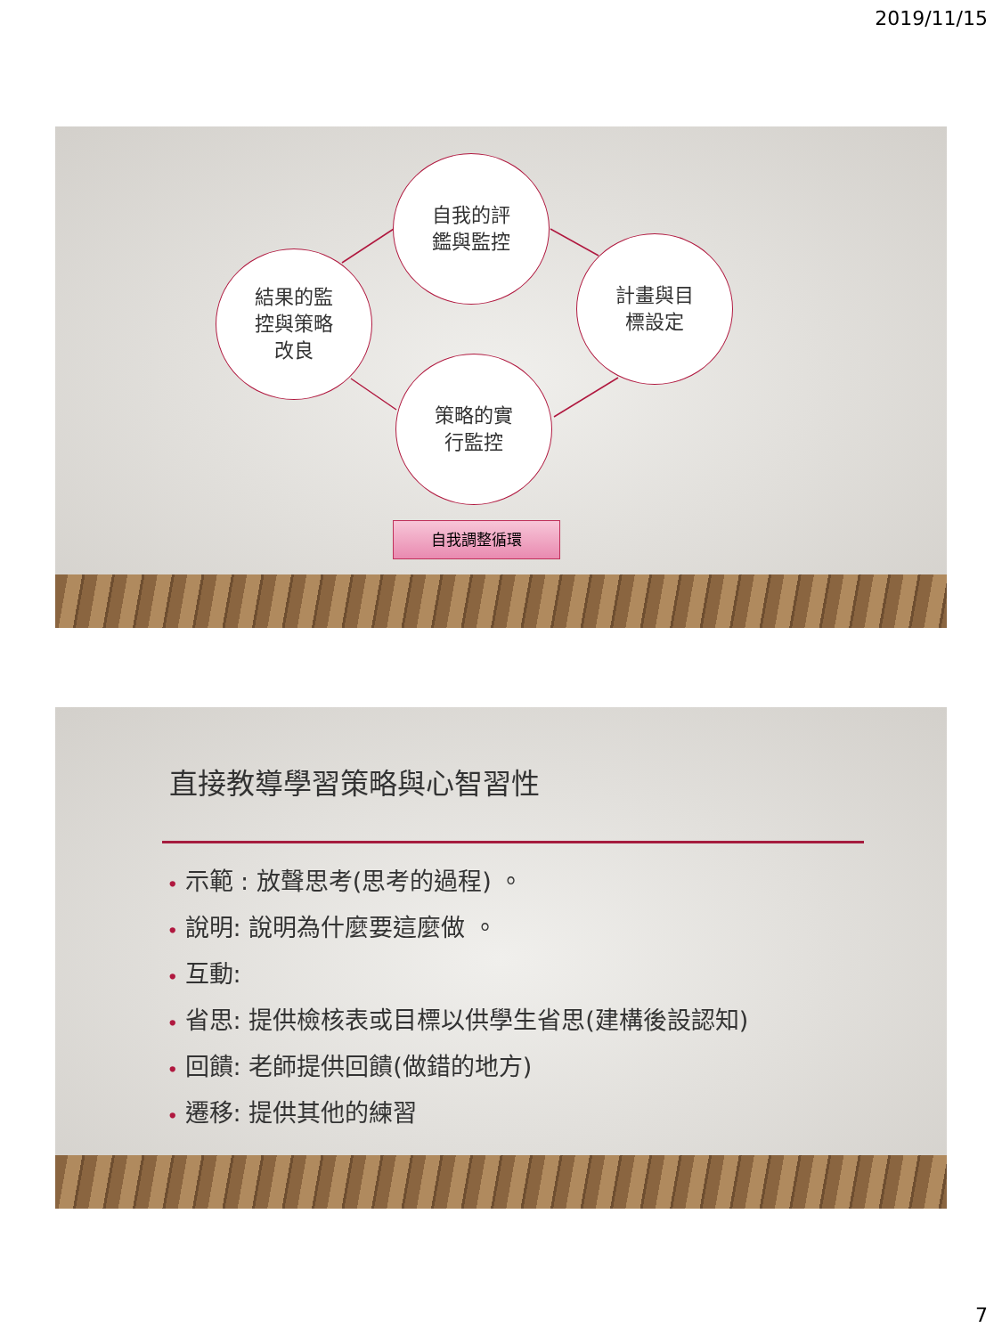2019/11/15
自我的評
鑑與監控
計畫與目
標設定
策略的實
行監控
結果的監
控與策略
改良
自我調整循環
直接教導學習策略與心智習性
• 示範 : 放聲思考(思考的過程) 。
• 說明: 說明為什麼要這麼做 。
• 互動:
• 省思: 提供檢核表或目標以供學生省思(建構後設認知)
• 回饋: 老師提供回饋(做錯的地方)
• 遷移: 提供其他的練習
7